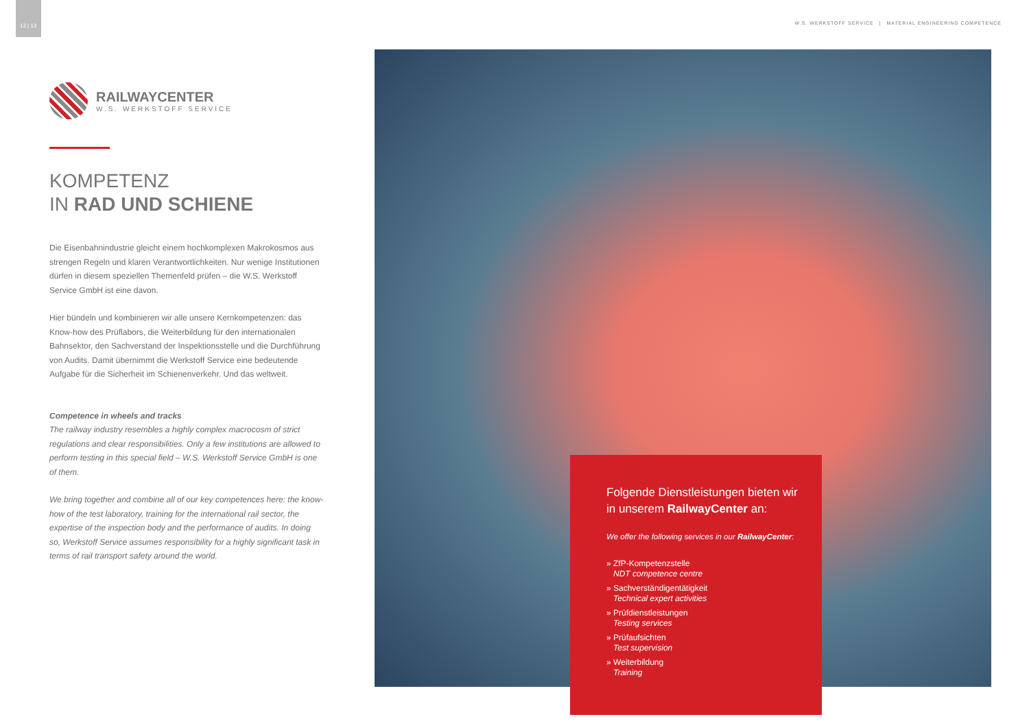12 | 13
W.S. WERKSTOFF SERVICE | MATERIAL ENGINEERING COMPETENCE
RAILWAYCENTER
W.S. WERKSTOFF SERVICE
KOMPETENZ
IN RAD UND SCHIENE
Die Eisenbahnindustrie gleicht einem hochkomplexen Makrokosmos aus strengen Regeln und klaren Verantwortlichkeiten. Nur wenige Institutionen dürfen in diesem speziellen Themenfeld prüfen – die W.S. Werkstoff Service GmbH ist eine davon.
Hier bündeln und kombinieren wir alle unsere Kernkompetenzen: das Know-how des Prüflabors, die Weiterbildung für den internationalen Bahnsektor, den Sachverstand der Inspektionsstelle und die Durchführung von Audits. Damit übernimmt die Werkstoff Service eine bedeutende Aufgabe für die Sicherheit im Schienenverkehr. Und das weltweit.
Competence in wheels and tracks
The railway industry resembles a highly complex macrocosm of strict regulations and clear responsibilities. Only a few institutions are allowed to perform testing in this special field – W.S. Werkstoff Service GmbH is one of them.
We bring together and combine all of our key competences here: the know-how of the test laboratory, training for the international rail sector, the expertise of the inspection body and the performance of audits. In doing so, Werkstoff Service assumes responsibility for a highly significant task in terms of rail transport safety around the world.
Folgende Dienstleistungen bieten wir in unserem RailwayCenter an:
We offer the following services in our RailwayCenter:
» ZfP-Kompetenzstelle
NDT competence centre
» Sachverständigentätigkeit
Technical expert activities
» Prüfdienstleistungen
Testing services
» Prüfaufsichten
Test supervision
» Weiterbildung
Training